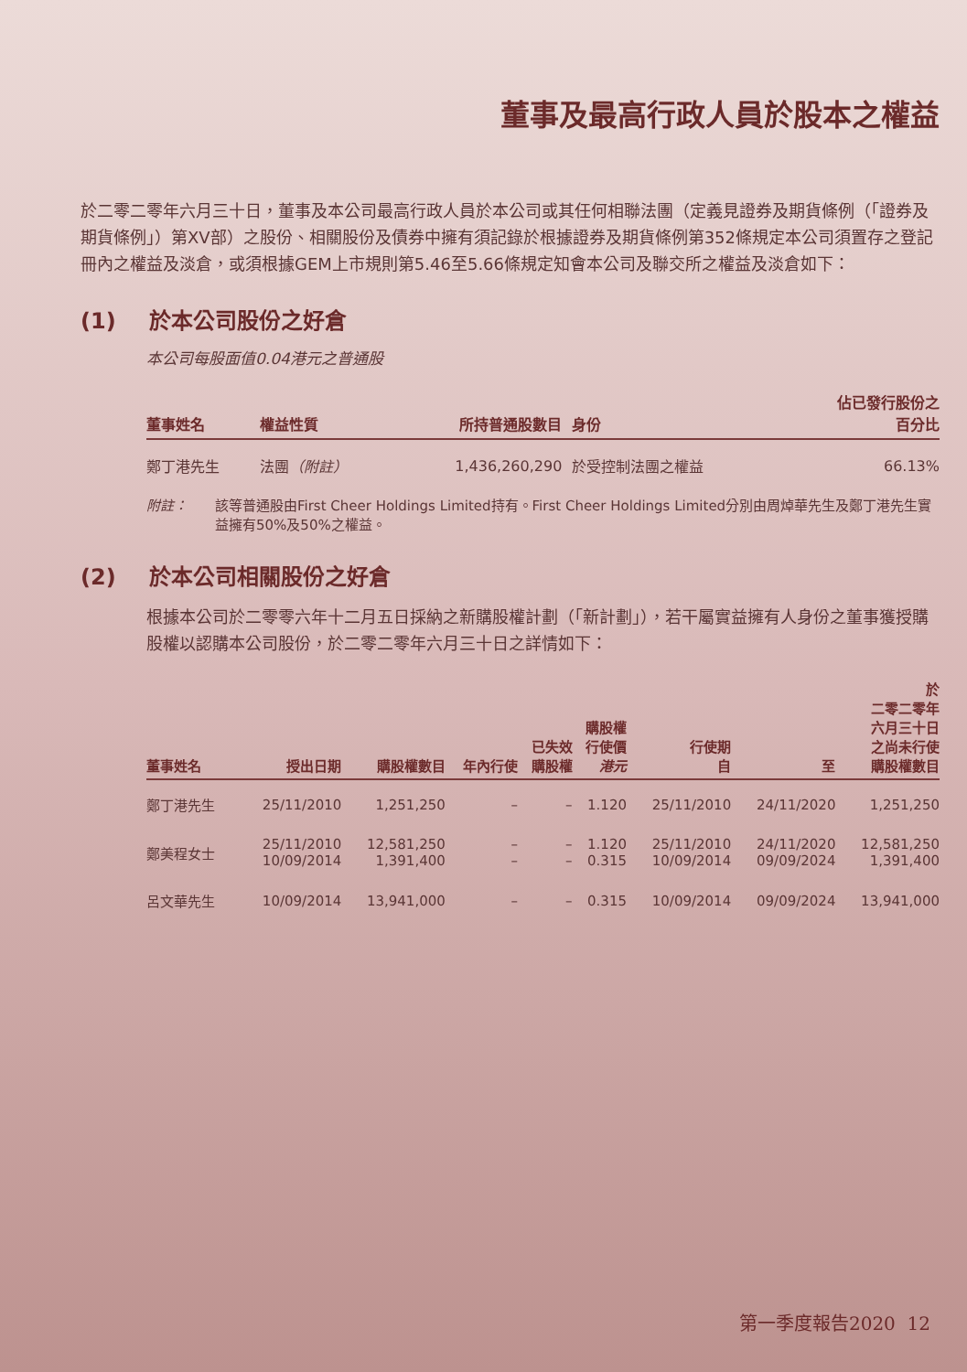董事及最高行政人員於股本之權益
於二零二零年六月三十日，董事及本公司最高行政人員於本公司或其任何相聯法團（定義見證券及期貨條例（「證券及期貨條例」）第XV部）之股份、相關股份及債券中擁有須記錄於根據證券及期貨條例第352條規定本公司須置存之登記冊內之權益及淡倉，或須根據GEM上市規則第5.46至5.66條規定知會本公司及聯交所之權益及淡倉如下：
(1) 於本公司股份之好倉
本公司每股面值0.04港元之普通股
| 董事姓名 | 權益性質 | 所持普通股數目 | 身份 | 佔已發行股份之 百分比 |
| --- | --- | --- | --- | --- |
| 鄭丁港先生 | 法團 （附註） | 1,436,260,290 | 於受控制法團之權益 | 66.13% |
附註： 該等普通股由First Cheer Holdings Limited持有。First Cheer Holdings Limited分別由周焯華先生及鄭丁港先生實益擁有50%及50%之權益。
(2) 於本公司相關股份之好倉
根據本公司於二零零六年十二月五日採納之新購股權計劃（「新計劃」），若干屬實益擁有人身份之董事獲授購股權以認購本公司股份，於二零二零年六月三十日之詳情如下：
| 董事姓名 | 授出日期 | 購股權數目 | 年內行使 | 已失效 購股權 | 購股權 行使價 港元 | 行使期 自 | 至 | 於 二零二零年 六月三十日 之尚未行使 購股權數目 |
| --- | --- | --- | --- | --- | --- | --- | --- | --- |
| 鄭丁港先生 | 25/11/2010 | 1,251,250 | – | – | 1.120 | 25/11/2010 | 24/11/2020 | 1,251,250 |
| 鄭美程女士 | 25/11/2010 10/09/2014 | 12,581,250 1,391,400 | – – | – – | 1.120 0.315 | 25/11/2010 10/09/2014 | 24/11/2020 09/09/2024 | 12,581,250 1,391,400 |
| 呂文華先生 | 10/09/2014 | 13,941,000 | – | – | 0.315 | 10/09/2014 | 09/09/2024 | 13,941,000 |
第一季度報告2020 12